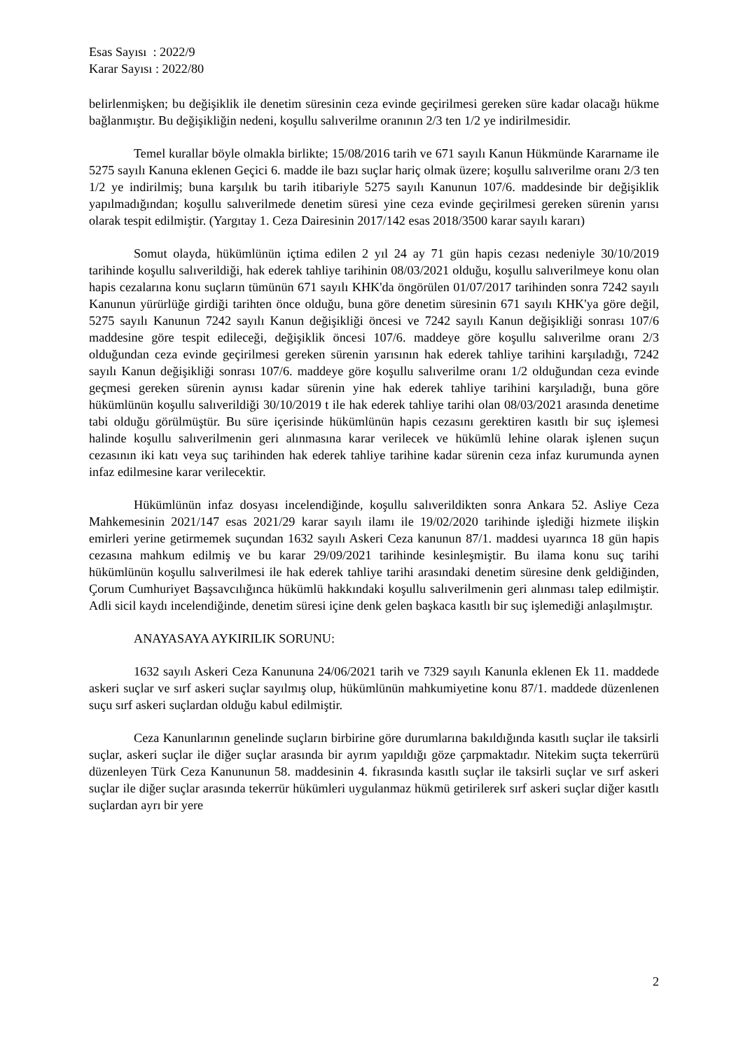Esas Sayısı : 2022/9
Karar Sayısı : 2022/80
belirlenmişken; bu değişiklik ile denetim süresinin ceza evinde geçirilmesi gereken süre kadar olacağı hükme bağlanmıştır. Bu değişikliğin nedeni, koşullu salıverilme oranının 2/3 ten 1/2 ye indirilmesidir.
Temel kurallar böyle olmakla birlikte; 15/08/2016 tarih ve 671 sayılı Kanun Hükmünde Kararname ile 5275 sayılı Kanuna eklenen Geçici 6. madde ile bazı suçlar hariç olmak üzere; koşullu salıverilme oranı 2/3 ten 1/2 ye indirilmiş; buna karşılık bu tarih itibariyle 5275 sayılı Kanunun 107/6. maddesinde bir değişiklik yapılmadığından; koşullu salıverilmede denetim süresi yine ceza evinde geçirilmesi gereken sürenin yarısı olarak tespit edilmiştir. (Yargıtay 1. Ceza Dairesinin 2017/142 esas 2018/3500 karar sayılı kararı)
Somut olayda, hükümlünün içtima edilen 2 yıl 24 ay 71 gün hapis cezası nedeniyle 30/10/2019 tarihinde koşullu salıverildiği, hak ederek tahliye tarihinin 08/03/2021 olduğu, koşullu salıverilmeye konu olan hapis cezalarına konu suçların tümünün 671 sayılı KHK'da öngörülen 01/07/2017 tarihinden sonra 7242 sayılı Kanunun yürürlüğe girdiği tarihten önce olduğu, buna göre denetim süresinin 671 sayılı KHK'ya göre değil, 5275 sayılı Kanunun 7242 sayılı Kanun değişikliği öncesi ve 7242 sayılı Kanun değişikliği sonrası 107/6 maddesine göre tespit edileceği, değişiklik öncesi 107/6. maddeye göre koşullu salıverilme oranı 2/3 olduğundan ceza evinde geçirilmesi gereken sürenin yarısının hak ederek tahliye tarihini karşıladığı, 7242 sayılı Kanun değişikliği sonrası 107/6. maddeye göre koşullu salıverilme oranı 1/2 olduğundan ceza evinde geçmesi gereken sürenin aynısı kadar sürenin yine hak ederek tahliye tarihini karşıladığı, buna göre hükümlünün koşullu salıverildiği 30/10/2019 t ile hak ederek tahliye tarihi olan 08/03/2021 arasında denetime tabi olduğu görülmüştür. Bu süre içerisinde hükümlünün hapis cezasını gerektiren kasıtlı bir suç işlemesi halinde koşullu salıverilmenin geri alınmasına karar verilecek ve hükümlü lehine olarak işlenen suçun cezasının iki katı veya suç tarihinden hak ederek tahliye tarihine kadar sürenin ceza infaz kurumunda aynen infaz edilmesine karar verilecektir.
Hükümlünün infaz dosyası incelendiğinde, koşullu salıverildikten sonra Ankara 52. Asliye Ceza Mahkemesinin 2021/147 esas 2021/29 karar sayılı ilamı ile 19/02/2020 tarihinde işlediği hizmete ilişkin emirleri yerine getirmemek suçundan 1632 sayılı Askeri Ceza kanunun 87/1. maddesi uyarınca 18 gün hapis cezasına mahkum edilmiş ve bu karar 29/09/2021 tarihinde kesinleşmiştir. Bu ilama konu suç tarihi hükümlünün koşullu salıverilmesi ile hak ederek tahliye tarihi arasındaki denetim süresine denk geldiğinden, Çorum Cumhuriyet Başsavcılığınca hükümlü hakkındaki koşullu salıverilmenin geri alınması talep edilmiştir. Adli sicil kaydı incelendiğinde, denetim süresi içine denk gelen başkaca kasıtlı bir suç işlemediği anlaşılmıştır.
ANAYASAYA AYKIRILIK SORUNU:
1632 sayılı Askeri Ceza Kanununa 24/06/2021 tarih ve 7329 sayılı Kanunla eklenen Ek 11. maddede askeri suçlar ve sırf askeri suçlar sayılmış olup, hükümlünün mahkumiyetine konu 87/1. maddede düzenlenen suçu sırf askeri suçlardan olduğu kabul edilmiştir.
Ceza Kanunlarının genelinde suçların birbirine göre durumlarına bakıldığında kasıtlı suçlar ile taksirli suçlar, askeri suçlar ile diğer suçlar arasında bir ayrım yapıldığı göze çarpmaktadır. Nitekim suçta tekerrürü düzenleyen Türk Ceza Kanununun 58. maddesinin 4. fıkrasında kasıtlı suçlar ile taksirli suçlar ve sırf askeri suçlar ile diğer suçlar arasında tekerrür hükümleri uygulanmaz hükmü getirilerek sırf askeri suçlar diğer kasıtlı suçlardan ayrı bir yere
2